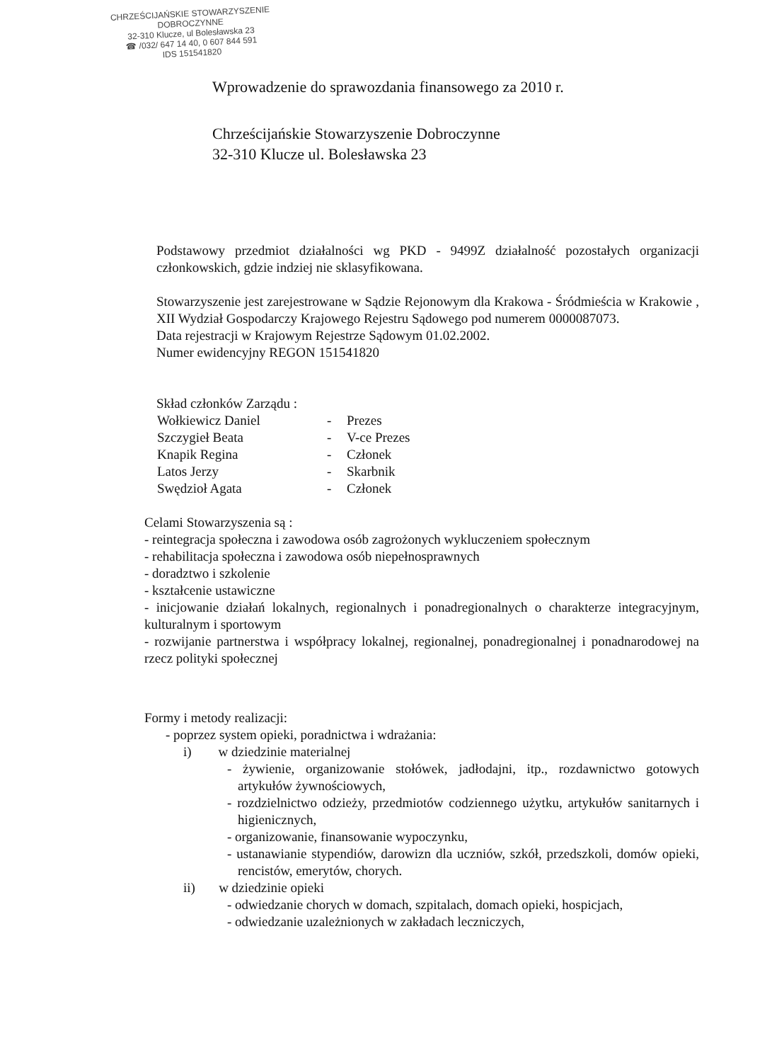CHRZEŚCIJAŃSKIE STOWARZYSZENIE
DOBROCZYNNE
32-310 Klucze, ul Bolesławska 23
☎ /032/ 647 14 40, 0 607 844 591
IDS 151541820
Wprowadzenie do sprawozdania finansowego za 2010 r.
Chrześcijańskie Stowarzyszenie Dobroczynne
32-310 Klucze ul. Bolesławska 23
Podstawowy przedmiot działalności wg PKD - 9499Z działalność pozostałych organizacji członkowskich, gdzie indziej nie sklasyfikowana.
Stowarzyszenie jest zarejestrowane w Sądzie Rejonowym dla Krakowa - Śródmieścia w Krakowie , XII Wydział Gospodarczy Krajowego Rejestru Sądowego pod numerem 0000087073.
Data rejestracji w Krajowym Rejestrze Sądowym 01.02.2002.
Numer ewidencyjny REGON 151541820
Skład członków Zarządu :
| Wołkiewicz Daniel | - | Prezes |
| Szczygieł Beata | - | V-ce Prezes |
| Knapik Regina | - | Członek |
| Latos Jerzy | - | Skarbnik |
| Swędzioł Agata | - | Członek |
Celami Stowarzyszenia są :
- reintegracja społeczna i zawodowa osób zagrożonych wykluczeniem społecznym
- rehabilitacja społeczna i zawodowa osób niepełnosprawnych
- doradztwo i szkolenie
- kształcenie ustawiczne
- inicjowanie działań lokalnych, regionalnych i ponadregionalnych o charakterze integracyjnym, kulturalnym i sportowym
- rozwijanie partnerstwa i współpracy lokalnej, regionalnej, ponadregionalnej i ponadnarodowej na rzecz polityki społecznej
Formy i metody realizacji:
- poprzez system opieki, poradnictwa i wdrażania:
i) w dziedzinie materialnej
- żywienie, organizowanie stołówek, jadłodajni, itp., rozdawnictwo gotowych artykułów żywnościowych,
- rozdzielnictwo odzieży, przedmiotów codziennego użytku, artykułów sanitarnych i higienicznych,
- organizowanie, finansowanie wypoczynku,
- ustanawianie stypendiów, darowizn dla uczniów, szkół, przedszkoli, domów opieki, rencistów, emerytów, chorych.
ii) w dziedzinie opieki
- odwiedzanie chorych w domach, szpitalach, domach opieki, hospicjach,
- odwiedzanie uzależnionych w zakładach leczniczych,